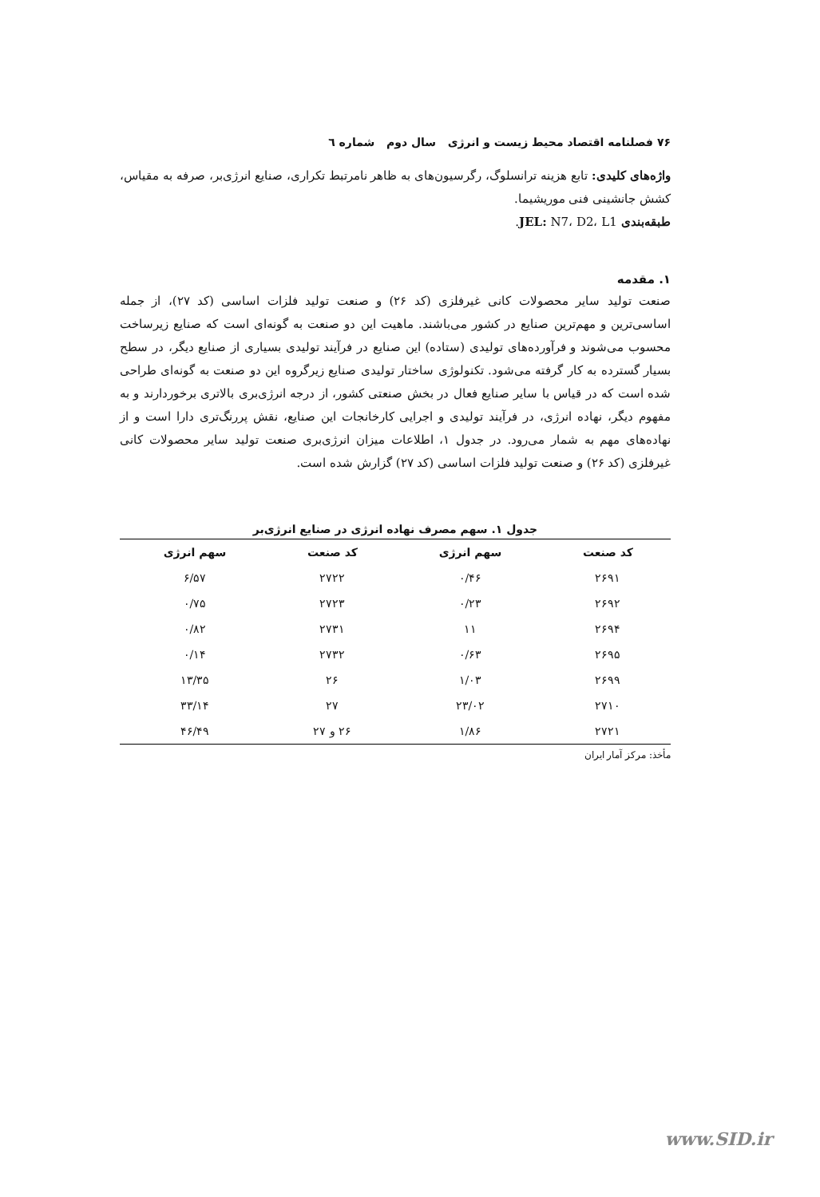۷۶ فصلنامه اقتصاد محیط زیست و انرژی سال دوم شماره ٦
واژه‌های کلیدی: تابع هزینه ترانسلوگ، رگرسیون‌های به ظاهر نامرتبط تکراری، صنایع انرژی‌بر، صرفه به مقیاس، کشش جانشینی فنی موریشیما.
طبقه‌بندی JEL: N7، D2، L1.
۱. مقدمه
صنعت تولید سایر محصولات کانی غیرفلزی (کد ۲۶) و صنعت تولید فلزات اساسی (کد ۲۷)، از جمله اساسی‌ترین و مهم‌ترین صنایع در کشور می‌باشند. ماهیت این دو صنعت به گونه‌ای است که صنایع زیرساخت محسوب می‌شوند و فرآورده‌های تولیدی (ستاده) این صنایع در فرآیند تولیدی بسیاری از صنایع دیگر، در سطح بسیار گسترده به کار گرفته می‌شود. تکنولوژی ساختار تولیدی صنایع زیرگروه این دو صنعت به گونه‌ای طراحی شده است که در قیاس با سایر صنایع فعال در بخش صنعتی کشور، از درجه انرژی‌بری بالاتری برخوردارند و به مفهوم دیگر، نهاده انرژی، در فرآیند تولیدی و اجرایی کارخانجات این صنایع، نقش پررنگ‌تری دارا است و از نهاده‌های مهم به شمار می‌رود. در جدول ۱، اطلاعات میزان انرژی‌بری صنعت تولید سایر محصولات کانی غیرفلزی (کد ۲۶) و صنعت تولید فلزات اساسی (کد ۲۷) گزارش شده است.
جدول ۱. سهم مصرف نهاده انرژی در صنایع انرژی‌بر
| کد صنعت | سهم انرژی | کد صنعت | سهم انرژی |
| --- | --- | --- | --- |
| ۲۶۹۱ | ۰/۴۶ | ۲۷۲۲ | ۶/۵۷ |
| ۲۶۹۲ | ۰/۲۳ | ۲۷۲۳ | ۰/۷۵ |
| ۲۶۹۴ | ۱۱ | ۲۷۳۱ | ۰/۸۲ |
| ۲۶۹۵ | ۰/۶۳ | ۲۷۳۲ | ۰/۱۴ |
| ۲۶۹۹ | ۱/۰۳ | ۲۶ | ۱۳/۳۵ |
| ۲۷۱۰ | ۲۳/۰۲ | ۲۷ | ۳۳/۱۴ |
| ۲۷۲۱ | ۱/۸۶ | ۲۶ و ۲۷ | ۴۶/۴۹ |
مأخذ: مرکز آمار ایران
www.SID.ir